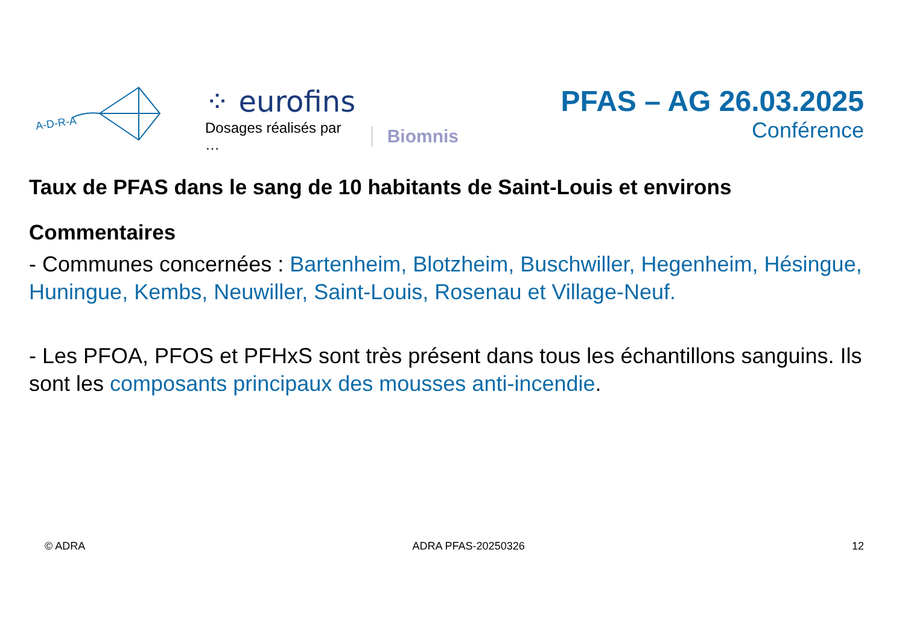A-D-R-A
⁘ eurofins
Dosages réalisés par … Biomnis
PFAS – AG 26.03.2025
Conférence
Taux de PFAS dans le sang de 10 habitants de Saint-Louis et environs
Commentaires
- Communes concernées : Bartenheim, Blotzheim, Buschwiller, Hegenheim, Hésingue, Huningue, Kembs, Neuwiller, Saint-Louis, Rosenau et Village-Neuf.
- Les PFOA, PFOS et PFHxS sont très présent dans tous les échantillons sanguins. Ils sont les composants principaux des mousses anti-incendie.
© ADRA ADRA PFAS-20250326 12